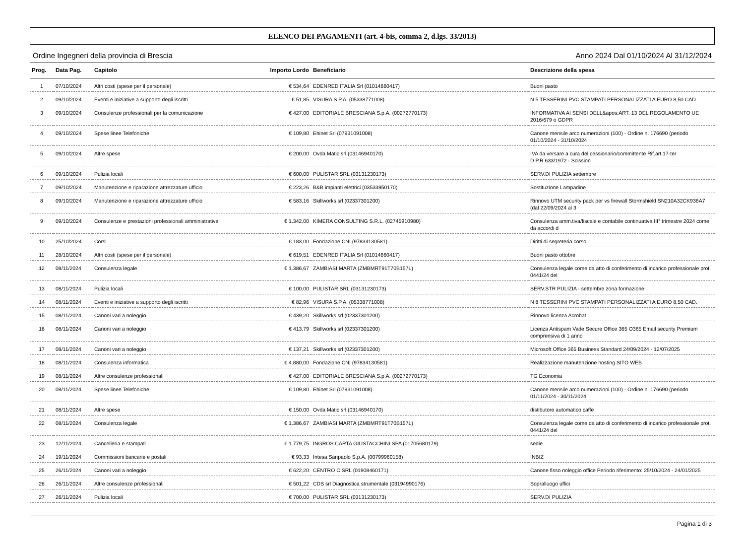ELENCO DEI PAGAMENTI (art. 4-bis, comma 2, d.lgs. 33/2013)
Ordine Ingegneri della provincia di Brescia Anno 2024 Dal 01/10/2024 Al 31/12/2024
| Prog. | Data Pag. | Capitolo | Importo Lordo | Beneficiario | Descrizione della spesa |
| --- | --- | --- | --- | --- | --- |
| 1 | 07/10/2024 | Altri costi (spese per il personale) | € 534,64 | EDENRED ITALIA Srl (01014660417) | Buoni pasto |
| 2 | 09/10/2024 | Eventi e iniziative a supporto degli iscritti | € 51,85 | VISURA S.P.A. (05338771008) | N 5 TESSERINI PVC STAMPATI PERSONALIZZATI A EURO 8,50 CAD. |
| 3 | 09/10/2024 | Consulenze professionali per la comunicazione | € 427,00 | EDITORIALE BRESCIANA S.p.A. (00272770173) | INFORMATIVA AI SENSI DELL&apos;ART. 13 DEL REGOLAMENTO UE 2016/679 o GDPR |
| 4 | 09/10/2024 | Spese linee Telefoniche | € 109,80 | Ehinet Srl (07931091008) | Canone mensile arco numerazioni (100) - Ordine n. 176690 (periodo 01/10/2024 - 31/10/2024 |
| 5 | 09/10/2024 | Altre spese | € 200,00 | Ovda Matic srl (03146940170) | IVA da versare a cura del cessionario/committente Rif.art.17-ter D.P.R.633/1972 - Scission |
| 6 | 09/10/2024 | Pulizia locali | € 600,00 | PULISTAR SRL (03131230173) | SERV.DI PULIZIA settembre |
| 7 | 09/10/2024 | Manutenzione e riparazione attrezzature ufficio | € 223,26 | B&B.impianti elettrici (03533950170) | Sostituzione Lampadine |
| 8 | 09/10/2024 | Manutenzione e riparazione attrezzature ufficio | € 583,16 | Skillworks srl (02337301200) | Rinnovo UTM security pack per vs firewall Stormshield SN210A32CK936A7 (dal 22/09/2024 al 3 |
| 9 | 09/10/2024 | Consulenze e prestazioni professionali amministrative | € 1.342,00 | KIMERA CONSULTING S.R.L. (02745910980) | Consulenza amm.tiva/fiscale e contabile continuativa III° trimestre 2024 come da accordi d |
| 10 | 25/10/2024 | Corsi | € 183,00 | Fondazione CNI (97834130581) | Diritti di segreteria corso |
| 11 | 28/10/2024 | Altri costi (spese per il personale) | € 619,51 | EDENRED ITALIA Srl (01014660417) | Buoni pasto ottobre |
| 12 | 08/11/2024 | Consulenza legale | € 1.386,67 | ZAMBIASI MARTA (ZMBMRT91T70B157L) | Consulenza legale come da atto di conferimento di incarico professionale prot. 0441/24 del |
| 13 | 08/11/2024 | Pulizia locali | € 100,00 | PULISTAR SRL (03131230173) | SERV.STR PULIZIA - settembre zona formazione |
| 14 | 08/11/2024 | Eventi e iniziative a supporto degli iscritti | € 82,96 | VISURA S.P.A. (05338771008) | N 8 TESSERINI PVC STAMPATI PERSONALIZZATI A EURO 8,50 CAD. |
| 15 | 08/11/2024 | Canoni vari a noleggio | € 439,20 | Skillworks srl (02337301200) | Rinnovo licenza Acrobat |
| 16 | 08/11/2024 | Canoni vari a noleggio | € 413,79 | Skillworks srl (02337301200) | Licenza Antispam Vade Secure Office 365 O365 Email security Premium comprensiva di 1 anno |
| 17 | 08/11/2024 | Canoni vari a noleggio | € 137,21 | Skillworks srl (02337301200) | Microsoft Office 365 Business Standard 24/09/2024 - 12/07/2025 |
| 18 | 08/11/2024 | Consulenza informatica | € 4.880,00 | Fondazione CNI (97834130581) | Realizzazione manutenzione hosting SITO WEB |
| 19 | 08/11/2024 | Altre consulenze professionali | € 427,00 | EDITORIALE BRESCIANA S.p.A. (00272770173) | TG Economia |
| 20 | 08/11/2024 | Spese linee Telefoniche | € 109,80 | Ehinet Srl (07931091008) | Canone mensile arco numerazioni (100) - Ordine n. 176690 (periodo 01/11/2024 - 30/11/2024 |
| 21 | 08/11/2024 | Altre spese | € 150,00 | Ovda Matic srl (03146940170) | distibutore automatico caffe |
| 22 | 08/11/2024 | Consulenza legale | € 1.386,67 | ZAMBIASI MARTA (ZMBMRT91T70B157L) | Consulenza legale come da atto di conferimento di incarico professionale prot. 0441/24 del |
| 23 | 12/11/2024 | Cancelleria e stampati | € 1.779,75 | INGROS CARTA GIUSTACCHINI SPA (01705680179) | sedie |
| 24 | 19/11/2024 | Commissioni bancarie e postali | € 93,33 | Intesa Sanpaolo S.p.A. (00799960158) | INBIZ |
| 25 | 26/11/2024 | Canoni vari a noleggio | € 622,20 | CENTRO C SRL (01908460171) | Canone fisso noleggio office Periodo riferimento: 25/10/2024 - 24/01/2025 |
| 26 | 26/11/2024 | Altre consulenze professionali | € 501,22 | CDS srl Diagnostica strumentale (03194990176) | Sopralluogo uffici |
| 27 | 26/11/2024 | Pulizia locali | € 700,00 | PULISTAR SRL (03131230173) | SERV.DI PULIZIA |
Pagina 1 di 3